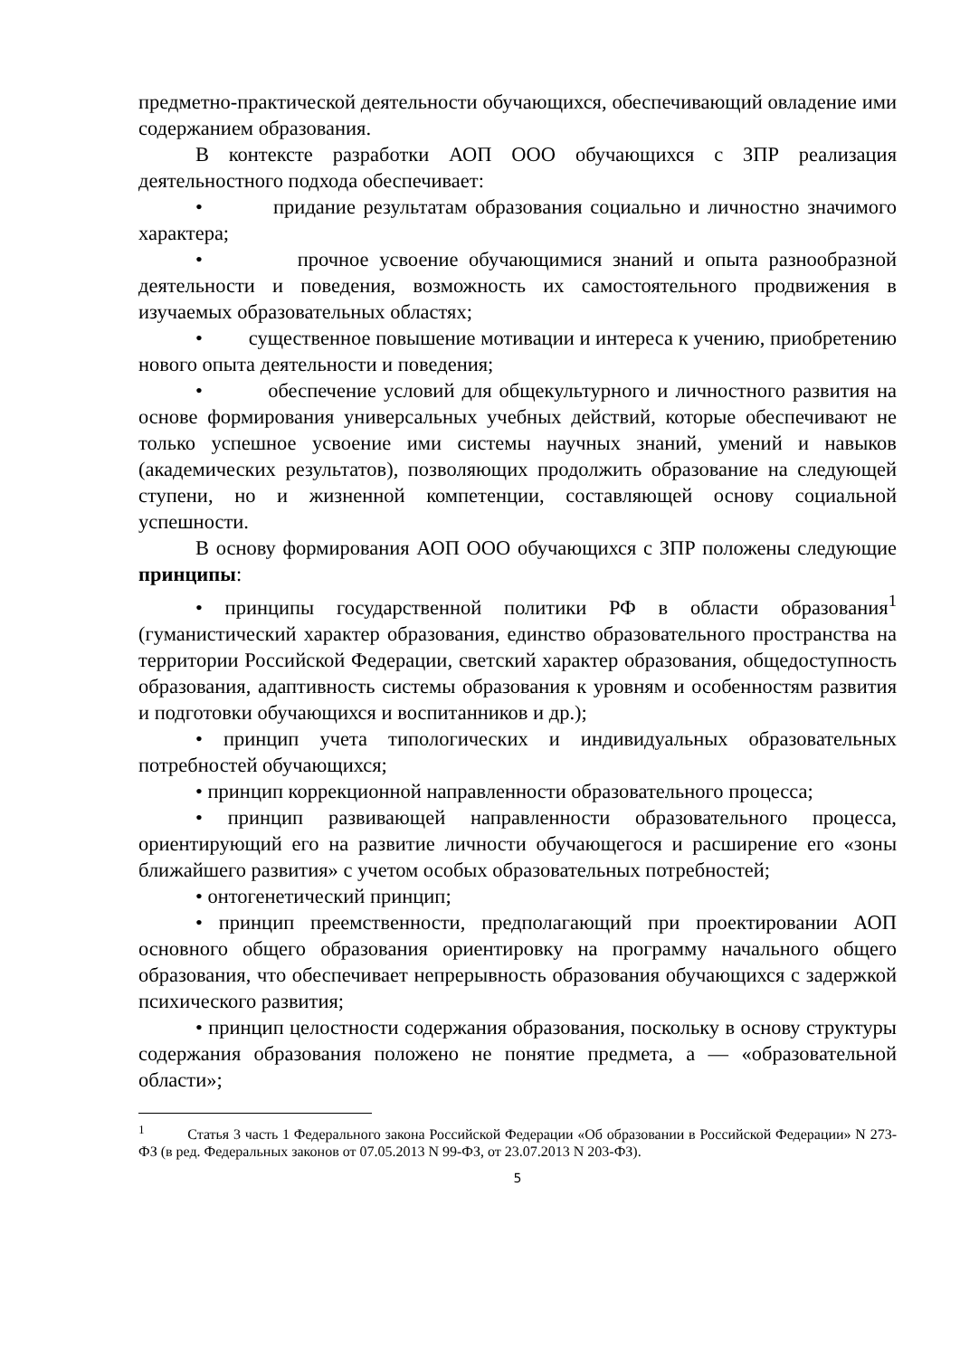предметно-практической деятельности обучающихся, обеспечивающий овладение ими содержанием образования.
В контексте разработки АОП ООО обучающихся с ЗПР реализация деятельностного подхода обеспечивает:
• придание результатам образования социально и личностно значимого характера;
• прочное усвоение обучающимися знаний и опыта разнообразной деятельности и поведения, возможность их самостоятельного продвижения в изучаемых образовательных областях;
• существенное повышение мотивации и интереса к учению, приобретению нового опыта деятельности и поведения;
• обеспечение условий для общекультурного и личностного развития на основе формирования универсальных учебных действий, которые обеспечивают не только успешное усвоение ими системы научных знаний, умений и навыков (академических результатов), позволяющих продолжить образование на следующей ступени, но и жизненной компетенции, составляющей основу социальной успешности.
В основу формирования АОП ООО обучающихся с ЗПР положены следующие принципы:
• принципы государственной политики РФ в области образования<sup>1</sup> (гуманистический характер образования, единство образовательного пространства на территории Российской Федерации, светский характер образования, общедоступность образования, адаптивность системы образования к уровням и особенностям развития и подготовки обучающихся и воспитанников и др.);
• принцип учета типологических и индивидуальных образовательных потребностей обучающихся;
• принцип коррекционной направленности образовательного процесса;
• принцип развивающей направленности образовательного процесса, ориентирующий его на развитие личности обучающегося и расширение его «зоны ближайшего развития» с учетом особых образовательных потребностей;
• онтогенетический принцип;
• принцип преемственности, предполагающий при проектировании АОП основного общего образования ориентировку на программу начального общего образования, что обеспечивает непрерывность образования обучающихся с задержкой психического развития;
• принцип целостности содержания образования, поскольку в основу структуры содержания образования положено не понятие предмета, а — «образовательной области»;
<sup>1</sup> Статья 3 часть 1 Федерального закона Российской Федерации «Об образовании в Российской Федерации» N 273-ФЗ (в ред. Федеральных законов от 07.05.2013 N 99-ФЗ, от 23.07.2013 N 203-ФЗ).
5